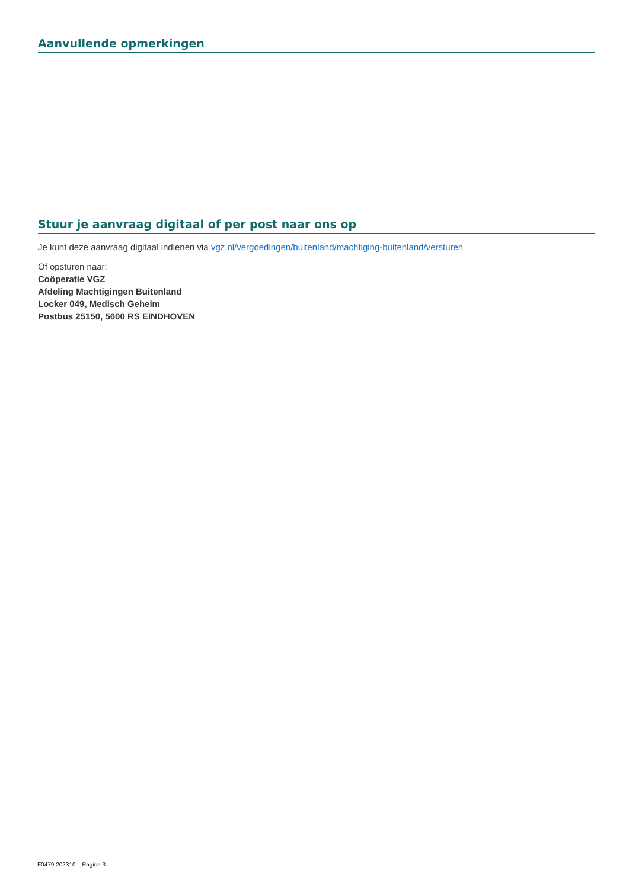Aanvullende opmerkingen
Stuur je aanvraag digitaal of per post naar ons op
Je kunt deze aanvraag digitaal indienen via vgz.nl/vergoedingen/buitenland/machtiging-buitenland/versturen
Of opsturen naar:
Coöperatie VGZ
Afdeling Machtigingen Buitenland
Locker 049, Medisch Geheim
Postbus 25150, 5600 RS EINDHOVEN
F0479 202310 Pagina 3